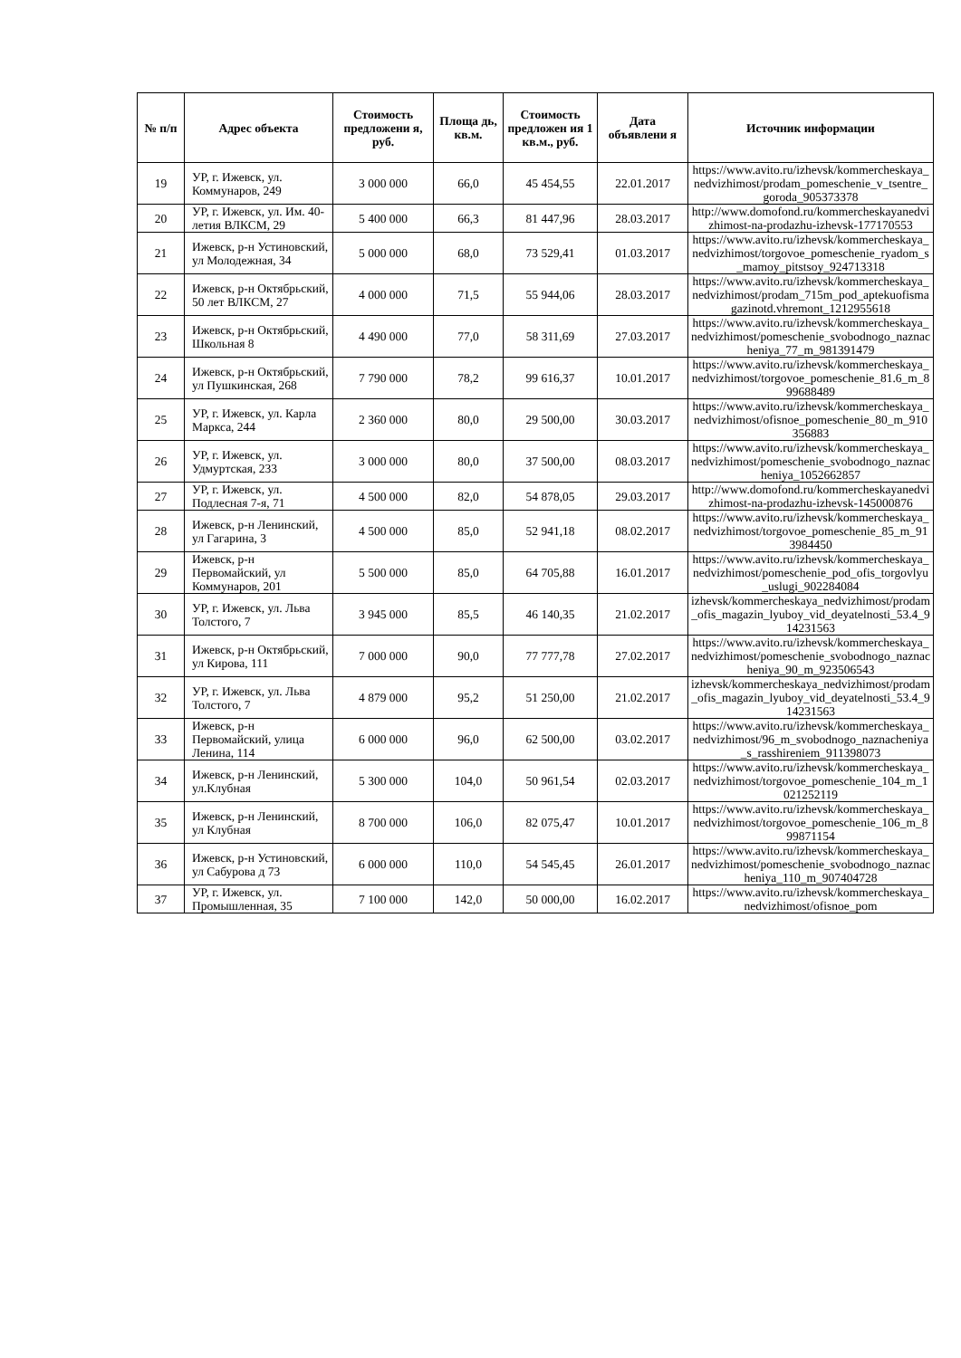| № п/п | Адрес объекта | Стоимость предложени я, руб. | Площа дь, кв.м. | Стоимость предложен ия 1 кв.м., руб. | Дата объявлени я | Источник информации |
| --- | --- | --- | --- | --- | --- | --- |
| 19 | УР, г. Ижевск, ул. Коммунаров, 249 | 3 000 000 | 66,0 | 45 454,55 | 22.01.2017 | https://www.avito.ru/izhevsk/kommercheskaya_nedvizhimost/prodam_pomeschenie_v_tsentre_goroda_905373378 |
| 20 | УР, г. Ижевск, ул. Им. 40-летия ВЛКСМ, 29 | 5 400 000 | 66,3 | 81 447,96 | 28.03.2017 | http://www.domofond.ru/kommercheskayanedvizhimost-na-prodazhu-izhevsk-177170553 |
| 21 | Ижевск, р-н Устиновский, ул Молодежная, 34 | 5 000 000 | 68,0 | 73 529,41 | 01.03.2017 | https://www.avito.ru/izhevsk/kommercheskaya_nedvizhimost/torgovoe_pomeschenie_ryadom_s_mamoy_pitstsoy_924713318 |
| 22 | Ижевск, р-н Октябрьский, 50 лет ВЛКСМ, 27 | 4 000 000 | 71,5 | 55 944,06 | 28.03.2017 | https://www.avito.ru/izhevsk/kommercheskaya_nedvizhimost/prodam_715m_pod_aptekuofismagazinotd.vhremont_1212955618 |
| 23 | Ижевск, р-н Октябрьский, Школьная 8 | 4 490 000 | 77,0 | 58 311,69 | 27.03.2017 | https://www.avito.ru/izhevsk/kommercheskaya_nedvizhimost/pomeschenie_svobodnogo_naznacheniya_77_m_981391479 |
| 24 | Ижевск, р-н Октябрьский, ул Пушкинская, 268 | 7 790 000 | 78,2 | 99 616,37 | 10.01.2017 | https://www.avito.ru/izhevsk/kommercheskaya_nedvizhimost/torgovoe_pomeschenie_81.6_m_899688489 |
| 25 | УР, г. Ижевск, ул. Карла Маркса, 244 | 2 360 000 | 80,0 | 29 500,00 | 30.03.2017 | https://www.avito.ru/izhevsk/kommercheskaya_nedvizhimost/ofisnoe_pomeschenie_80_m_910356883 |
| 26 | УР, г. Ижевск, ул. Удмуртская, 233 | 3 000 000 | 80,0 | 37 500,00 | 08.03.2017 | https://www.avito.ru/izhevsk/kommercheskaya_nedvizhimost/pomeschenie_svobodnogo_naznacheniya_1052662857 |
| 27 | УР, г. Ижевск, ул. Подлесная 7-я, 71 | 4 500 000 | 82,0 | 54 878,05 | 29.03.2017 | http://www.domofond.ru/kommercheskayanedvizhimost-na-prodazhu-izhevsk-145000876 |
| 28 | Ижевск, р-н Ленинский, ул Гагарина, 3 | 4 500 000 | 85,0 | 52 941,18 | 08.02.2017 | https://www.avito.ru/izhevsk/kommercheskaya_nedvizhimost/torgovoe_pomeschenie_85_m_913984450 |
| 29 | Ижевск, р-н Первомайский, ул Коммунаров, 201 | 5 500 000 | 85,0 | 64 705,88 | 16.01.2017 | https://www.avito.ru/izhevsk/kommercheskaya_nedvizhimost/pomeschenie_pod_ofis_torgovlyu_uslugi_902284084 |
| 30 | УР, г. Ижевск, ул. Льва Толстого, 7 | 3 945 000 | 85,5 | 46 140,35 | 21.02.2017 | izhevsk/kommercheskaya_nedvizhimost/prodam_ofis_magazin_lyuboy_vid_deyatelnosti_53.4_914231563 |
| 31 | Ижевск, р-н Октябрьский, ул Кирова, 111 | 7 000 000 | 90,0 | 77 777,78 | 27.02.2017 | https://www.avito.ru/izhevsk/kommercheskaya_nedvizhimost/pomeschenie_svobodnogo_naznacheniya_90_m_923506543 |
| 32 | УР, г. Ижевск, ул. Льва Толстого, 7 | 4 879 000 | 95,2 | 51 250,00 | 21.02.2017 | izhevsk/kommercheskaya_nedvizhimost/prodam_ofis_magazin_lyuboy_vid_deyatelnosti_53.4_914231563 |
| 33 | Ижевск, р-н Первомайский, улица Ленина, 114 | 6 000 000 | 96,0 | 62 500,00 | 03.02.2017 | https://www.avito.ru/izhevsk/kommercheskaya_nedvizhimost/96_m_svobodnogo_naznacheniya_s_rasshireniem_911398073 |
| 34 | Ижевск, р-н Ленинский, ул.Клубная | 5 300 000 | 104,0 | 50 961,54 | 02.03.2017 | https://www.avito.ru/izhevsk/kommercheskaya_nedvizhimost/torgovoe_pomeschenie_104_m_1021252119 |
| 35 | Ижевск, р-н Ленинский, ул Клубная | 8 700 000 | 106,0 | 82 075,47 | 10.01.2017 | https://www.avito.ru/izhevsk/kommercheskaya_nedvizhimost/torgovoe_pomeschenie_106_m_899871154 |
| 36 | Ижевск, р-н Устиновский, ул Сабурова д 73 | 6 000 000 | 110,0 | 54 545,45 | 26.01.2017 | https://www.avito.ru/izhevsk/kommercheskaya_nedvizhimost/pomeschenie_svobodnogo_naznacheniya_110_m_907404728 |
| 37 | УР, г. Ижевск, ул. Промышленная, 35 | 7 100 000 | 142,0 | 50 000,00 | 16.02.2017 | https://www.avito.ru/izhevsk/kommercheskaya_nedvizhimost/ofisnoe_pom |